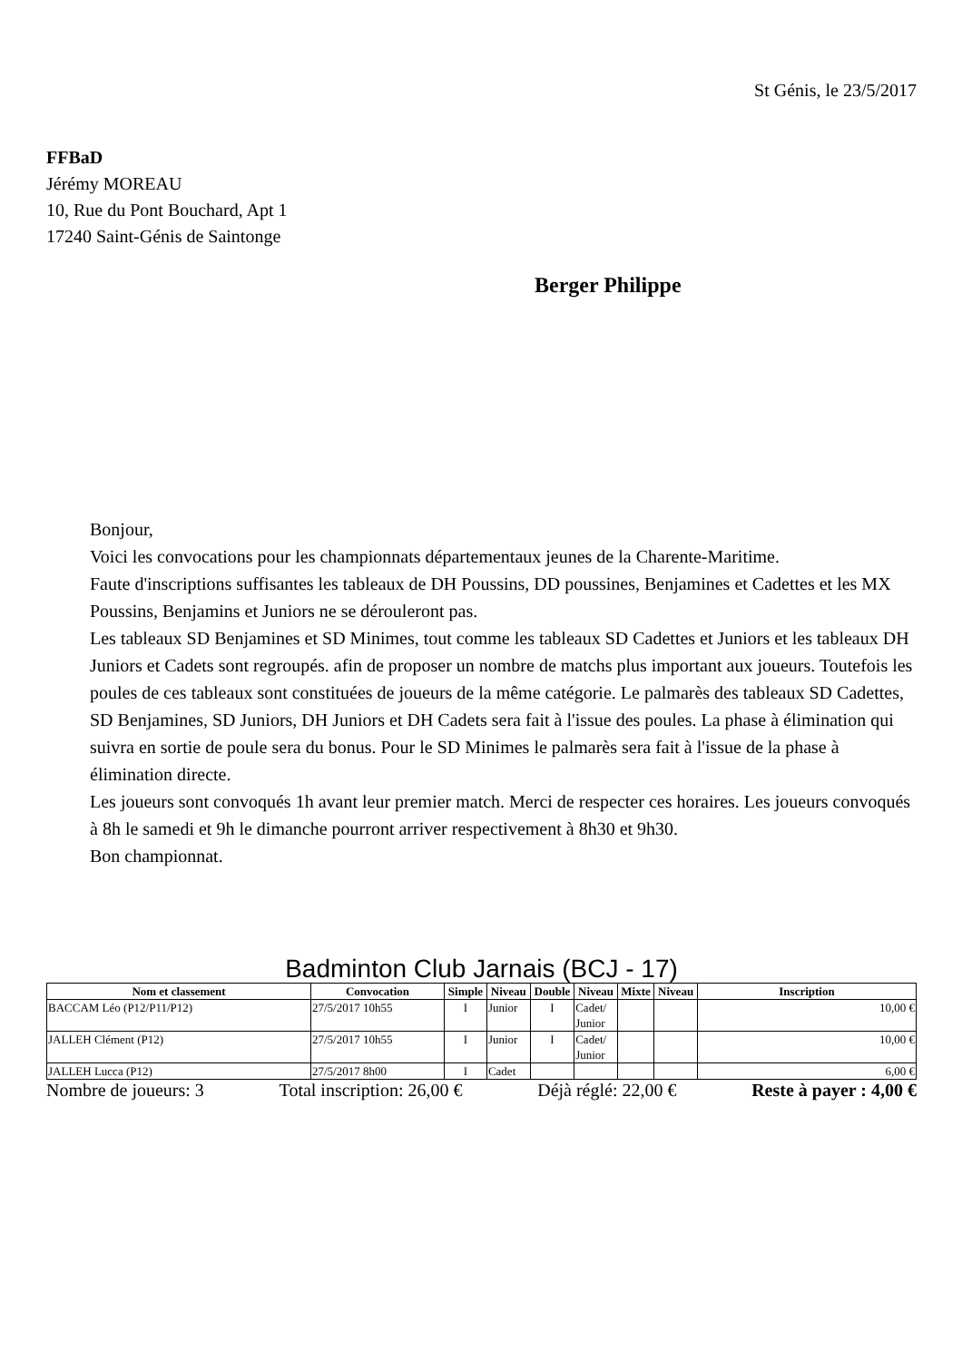St Génis, le 23/5/2017
FFBaD
Jérémy MOREAU
10, Rue du Pont Bouchard, Apt 1
17240 Saint-Génis de Saintonge
Berger Philippe
Bonjour,
Voici les convocations pour les championnats départementaux jeunes de la Charente-Maritime.
Faute d'inscriptions suffisantes les tableaux de DH Poussins, DD poussines, Benjamines et Cadettes et les MX Poussins, Benjamins et Juniors ne se dérouleront pas.
Les tableaux SD Benjamines et SD Minimes, tout comme les tableaux SD Cadettes et Juniors et les tableaux DH Juniors et Cadets sont regroupés. afin de proposer un nombre de matchs plus important aux joueurs. Toutefois les poules de ces tableaux sont constituées de joueurs de la même catégorie. Le palmarès des tableaux SD Cadettes, SD Benjamines, SD Juniors, DH Juniors et DH Cadets sera fait à l'issue des poules. La phase à élimination qui suivra en sortie de poule sera du bonus. Pour le SD Minimes le palmarès sera fait à l'issue de la phase à élimination directe.
Les joueurs sont convoqués 1h avant leur premier match. Merci de respecter ces horaires. Les joueurs convoqués à 8h le samedi et 9h le dimanche pourront arriver respectivement à 8h30 et 9h30.
Bon championnat.
Badminton Club Jarnais (BCJ - 17)
| Nom et classement | Convocation | Simple | Niveau | Double | Niveau | Mixte | Niveau | Inscription |
| --- | --- | --- | --- | --- | --- | --- | --- | --- |
| BACCAM Léo (P12/P11/P12) | 27/5/2017 10h55 | I | Junior | I | Cadet/ Junior | | | 10,00 € |
| JALLEH Clément (P12) | 27/5/2017 10h55 | I | Junior | I | Cadet/ Junior | | | 10,00 € |
| JALLEH Lucca (P12) | 27/5/2017 8h00 | I | Cadet | | | | | 6,00 € |
Nombre de joueurs: 3 Total inscription: 26,00 € Déjà réglé: 22,00 € Reste à payer : 4,00 €